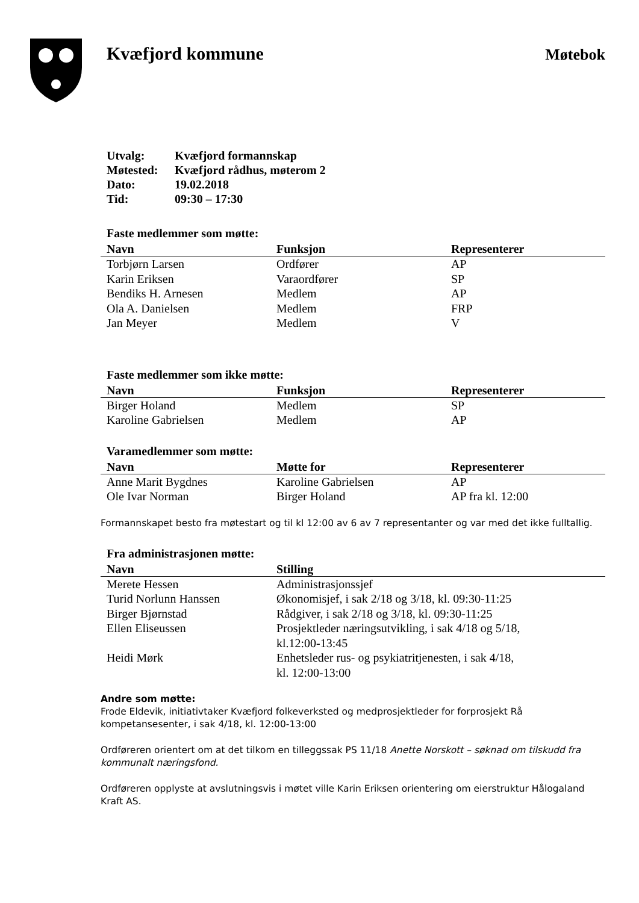Kvæfjord kommune
Møtebok
| Utvalg: | Kvæfjord formannskap |
| Møtested: | Kvæfjord rådhus, møterom 2 |
| Dato: | 19.02.2018 |
| Tid: | 09:30 – 17:30 |
Faste medlemmer som møtte:
| Navn | Funksjon | Representerer |
| --- | --- | --- |
| Torbjørn Larsen | Ordfører | AP |
| Karin Eriksen | Varaordfører | SP |
| Bendiks H. Arnesen | Medlem | AP |
| Ola A. Danielsen | Medlem | FRP |
| Jan Meyer | Medlem | V |
Faste medlemmer som ikke møtte:
| Navn | Funksjon | Representerer |
| --- | --- | --- |
| Birger Holand | Medlem | SP |
| Karoline Gabrielsen | Medlem | AP |
Varamedlemmer som møtte:
| Navn | Møtte for | Representerer |
| --- | --- | --- |
| Anne Marit Bygdnes | Karoline Gabrielsen | AP |
| Ole Ivar Norman | Birger Holand | AP fra kl. 12:00 |
Formannskapet besto fra møtestart og til kl 12:00 av 6 av 7 representanter og var med det ikke fulltallig.
Fra administrasjonen møtte:
| Navn | Stilling |
| --- | --- |
| Merete Hessen | Administrasjonssjef |
| Turid Norlunn Hanssen | Økonomisjef, i sak 2/18 og 3/18, kl. 09:30-11:25 |
| Birger Bjørnstad | Rådgiver, i sak 2/18 og 3/18, kl. 09:30-11:25 |
| Ellen Eliseussen | Prosjektleder næringsutvikling, i sak 4/18 og 5/18, kl.12:00-13:45 |
| Heidi Mørk | Enhetsleder rus- og psykiatritjenesten, i sak 4/18, kl. 12:00-13:00 |
Andre som møtte:
Frode Eldevik, initiativtaker Kvæfjord folkeverksted og medprosjektleder for forprosjekt Rå kompetansesenter, i sak 4/18, kl. 12:00-13:00
Ordføreren orientert om at det tilkom en tilleggssak PS 11/18 Anette Norskott – søknad om tilskudd fra kommunalt næringsfond.
Ordføreren opplyste at avslutningsvis i møtet ville Karin Eriksen orientering om eierstruktur Hålogaland Kraft AS.